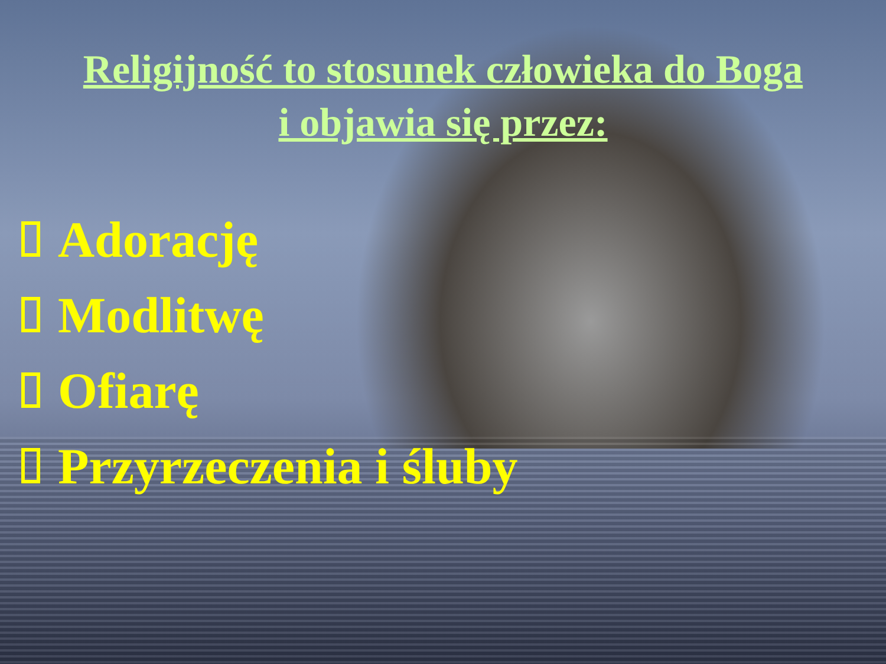Religijność to stosunek człowieka do Boga
i objawia się przez:
Adorację
Modlitwę
Ofiarę
Przyrzeczenia i śluby